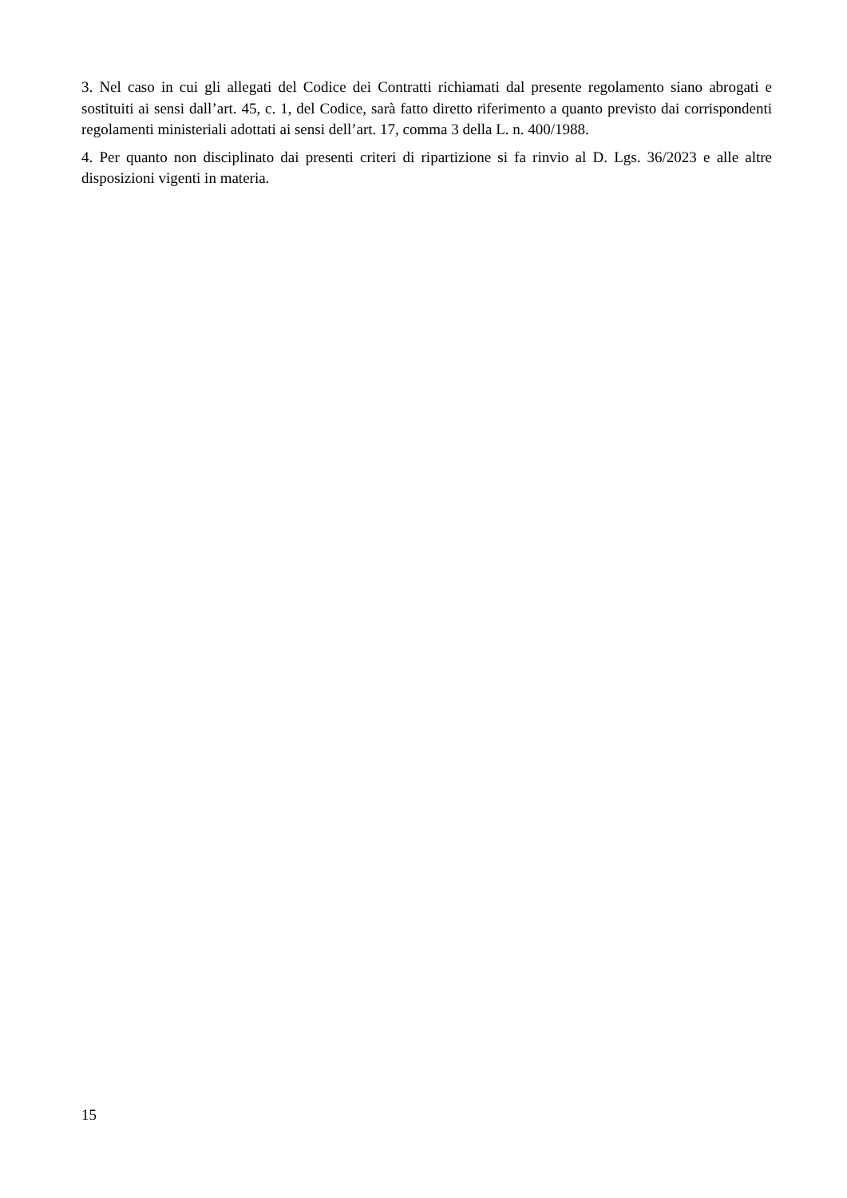3. Nel caso in cui gli allegati del Codice dei Contratti richiamati dal presente regolamento siano abrogati e sostituiti ai sensi dall’art. 45, c. 1, del Codice, sarà fatto diretto riferimento a quanto previsto dai corrispondenti regolamenti ministeriali adottati ai sensi dell’art. 17, comma 3 della L. n. 400/1988.
4. Per quanto non disciplinato dai presenti criteri di ripartizione si fa rinvio al D. Lgs. 36/2023 e alle altre disposizioni vigenti in materia.
15